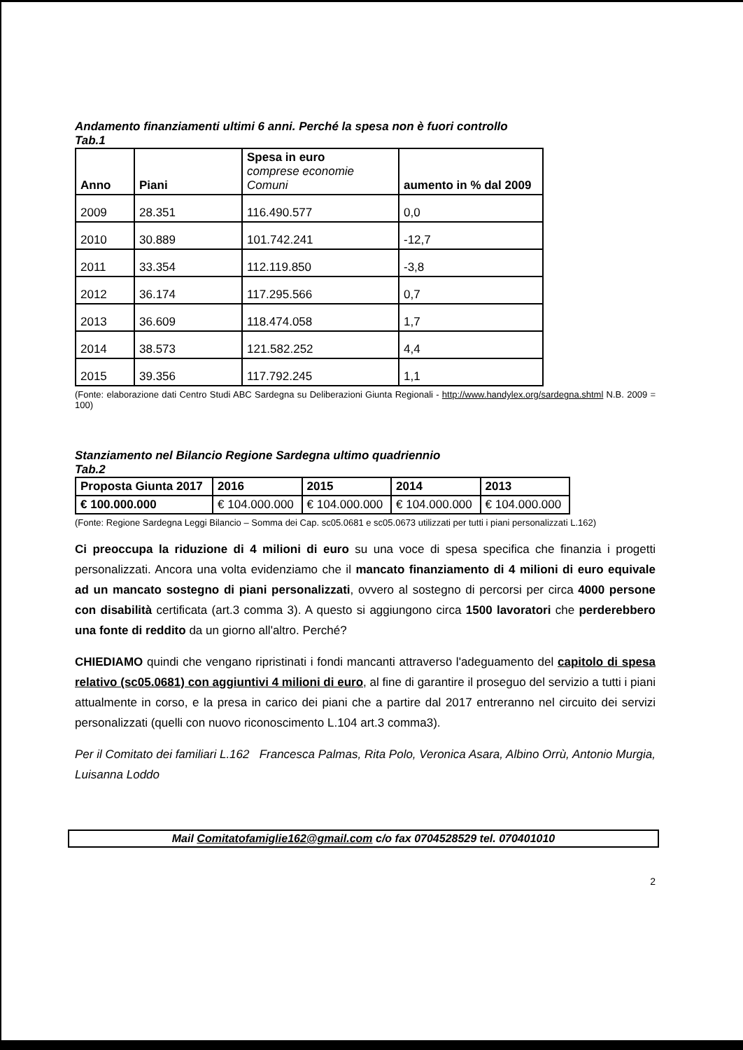Andamento finanziamenti ultimi 6 anni. Perché la spesa non è fuori controllo
Tab.1
| Anno | Piani | Spesa in euro comprese economie Comuni | aumento in % dal 2009 |
| 2009 | 28.351 | 116.490.577 | 0,0 |
| 2010 | 30.889 | 101.742.241 | -12,7 |
| 2011 | 33.354 | 112.119.850 | -3,8 |
| 2012 | 36.174 | 117.295.566 | 0,7 |
| 2013 | 36.609 | 118.474.058 | 1,7 |
| 2014 | 38.573 | 121.582.252 | 4,4 |
| 2015 | 39.356 | 117.792.245 | 1,1 |
(Fonte: elaborazione dati Centro Studi ABC Sardegna su Deliberazioni Giunta Regionali - http://www.handylex.org/sardegna.shtml N.B. 2009 = 100)
Stanziamento nel Bilancio Regione Sardegna ultimo quadriennio
Tab.2
| Proposta Giunta 2017 | 2016 | 2015 | 2014 | 2013 |
| € 100.000.000 | € 104.000.000 | € 104.000.000 | € 104.000.000 | € 104.000.000 |
(Fonte: Regione Sardegna Leggi Bilancio – Somma dei Cap. sc05.0681 e sc05.0673 utilizzati per tutti i piani personalizzati L.162)
Ci preoccupa la riduzione di 4 milioni di euro su una voce di spesa specifica che finanzia i progetti personalizzati. Ancora una volta evidenziamo che il mancato finanziamento di 4 milioni di euro equivale ad un mancato sostegno di piani personalizzati, ovvero al sostegno di percorsi per circa 4000 persone con disabilità certificata (art.3 comma 3). A questo si aggiungono circa 1500 lavoratori che perderebbero una fonte di reddito da un giorno all'altro. Perché?
CHIEDIAMO quindi che vengano ripristinati i fondi mancanti attraverso l'adeguamento del capitolo di spesa relativo (sc05.0681) con aggiuntivi 4 milioni di euro, al fine di garantire il proseguo del servizio a tutti i piani attualmente in corso, e la presa in carico dei piani che a partire dal 2017 entreranno nel circuito dei servizi personalizzati (quelli con nuovo riconoscimento L.104 art.3 comma3).
Per il Comitato dei familiari L.162 Francesca Palmas, Rita Polo, Veronica Asara, Albino Orrù, Antonio Murgia, Luisanna Loddo
Mail Comitatofamiglie162@gmail.com c/o fax 0704528529 tel. 070401010
2